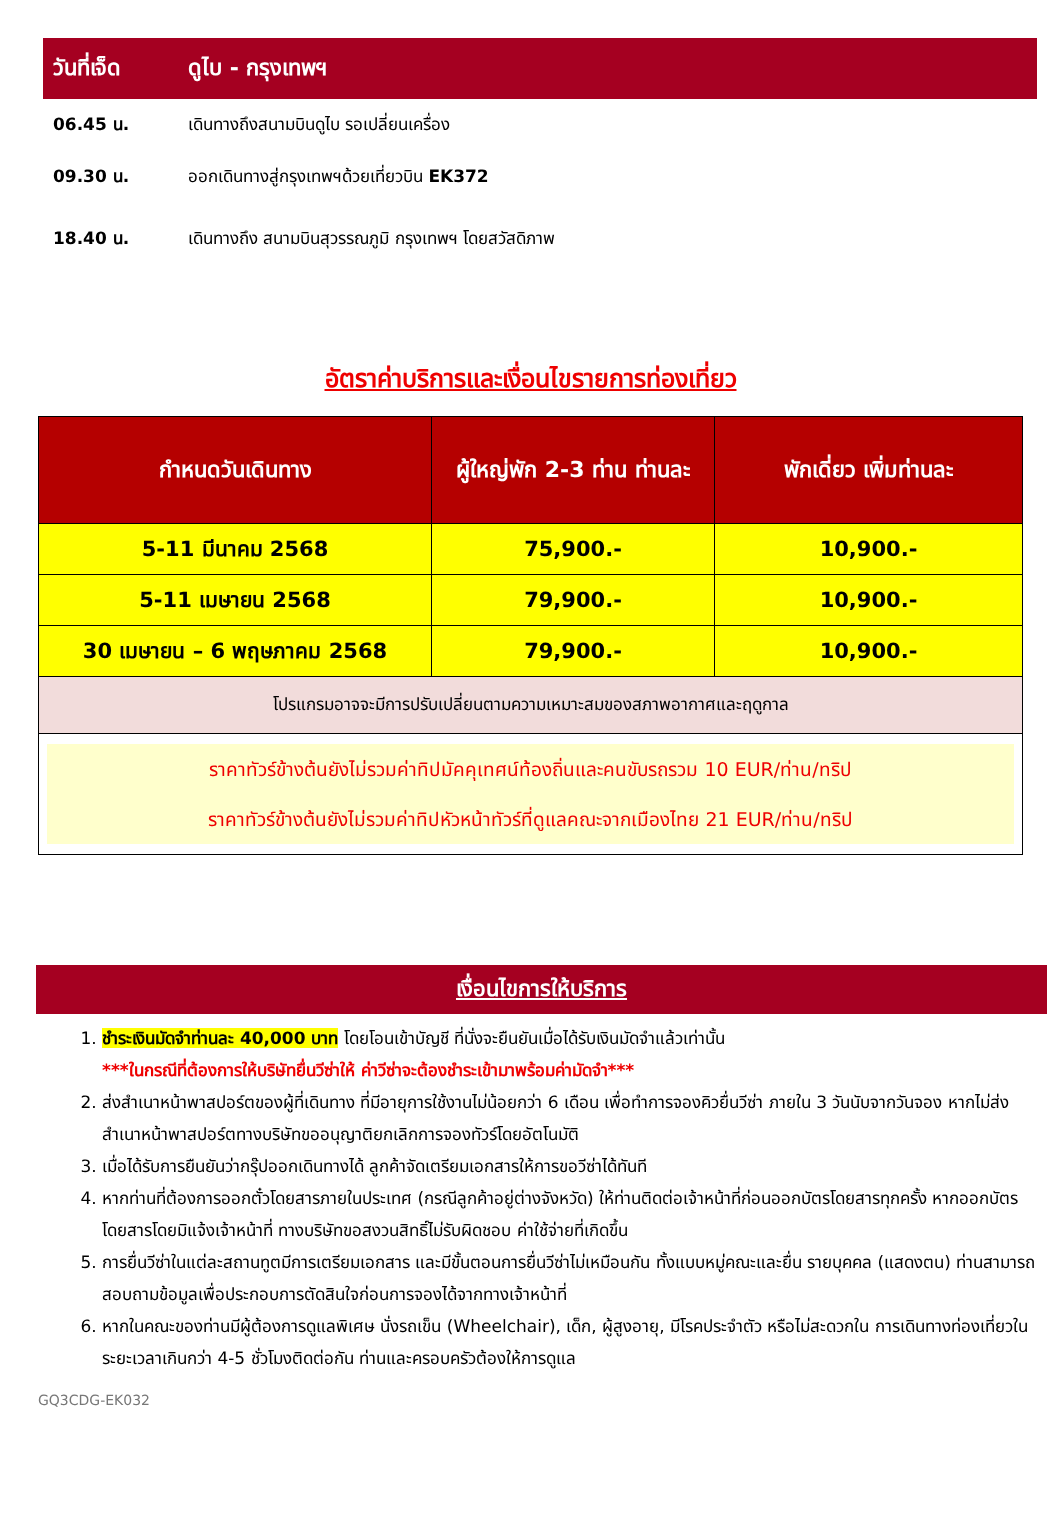วันที่เจ็ด ดูไบ - กรุงเทพฯ
06.45 น. เดินทางถึงสนามบินดูไบ รอเปลี่ยนเครื่อง
09.30 น. ออกเดินทางสู่กรุงเทพฯด้วยเที่ยวบิน EK372
18.40 น. เดินทางถึง สนามบินสุวรรณภูมิ กรุงเทพฯ โดยสวัสดิภาพ
อัตราค่าบริการและเงื่อนไขรายการท่องเที่ยว
| กำหนดวันเดินทาง | ผู้ใหญ่พัก 2-3 ท่าน ท่านละ | พักเดี่ยว เพิ่มท่านละ |
| --- | --- | --- |
| 5-11 มีนาคม 2568 | 75,900.- | 10,900.- |
| 5-11 เมษายน 2568 | 79,900.- | 10,900.- |
| 30 เมษายน – 6 พฤษภาคม 2568 | 79,900.- | 10,900.- |
| โปรแกรมอาจจะมีการปรับเปลี่ยนตามความเหมาะสมของสภาพอากาศและฤดูกาล | | |
| ราคาทัวร์ข้างต้นยังไม่รวมค่าทิปมัคคุเทศน์ท้องถิ่นและคนขับรถรวม 10 EUR/ท่าน/ทริป ราคาทัวร์ข้างต้นยังไม่รวมค่าทิปหัวหน้าทัวร์ที่ดูแลคณะจากเมืองไทย 21 EUR/ท่าน/ทริป | | |
เงื่อนไขการให้บริการ
1. ชำระเงินมัดจำท่านละ 40,000 บาท โดยโอนเข้าบัญชี ที่นั่งจะยืนยันเมื่อได้รับเงินมัดจำแล้วเท่านั้น
***ในกรณีที่ต้องการให้บริษัทยื่นวีซ่าให้ ค่าวีซ่าจะต้องชำระเข้ามาพร้อมค่ามัดจำ***
2. ส่งสำเนาหน้าพาสปอร์ตของผู้ที่เดินทาง ที่มีอายุการใช้งานไม่น้อยกว่า 6 เดือน เพื่อทำการจองคิวยื่นวีซ่า ภายใน 3 วันนับจากวันจอง หากไม่ส่งสำเนาหน้าพาสปอร์ตทางบริษัทขออนุญาติยกเลิกการจองทัวร์โดยอัตโนมัติ
3. เมื่อได้รับการยืนยันว่ากรุ๊ปออกเดินทางได้ ลูกค้าจัดเตรียมเอกสารให้การขอวีซ่าได้ทันที
4. หากท่านที่ต้องการออกตั๋วโดยสารภายในประเทศ (กรณีลูกค้าอยู่ต่างจังหวัด) ให้ท่านติดต่อเจ้าหน้าที่ก่อนออกบัตรโดยสารทุกครั้ง หากออกบัตรโดยสารโดยมิแจ้งเจ้าหน้าที่ ทางบริษัทขอสงวนสิทธิ์ไม่รับผิดชอบ ค่าใช้จ่ายที่เกิดขึ้น
5. การยื่นวีซ่าในแต่ละสถานทูตมีการเตรียมเอกสาร และมีขั้นตอนการยื่นวีซ่าไม่เหมือนกัน ทั้งแบบหมู่คณะและยื่น รายบุคคล (แสดงตน) ท่านสามารถสอบถามข้อมูลเพื่อประกอบการตัดสินใจก่อนการจองได้จากทางเจ้าหน้าที่
6. หากในคณะของท่านมีผู้ต้องการดูแลพิเศษ นั่งรถเข็น (Wheelchair), เด็ก, ผู้สูงอายุ, มีโรคประจำตัว หรือไม่สะดวกใน การเดินทางท่องเที่ยวในระยะเวลาเกินกว่า 4-5 ชั่วโมงติดต่อกัน ท่านและครอบครัวต้องให้การดูแล
GQ3CDG-EK032